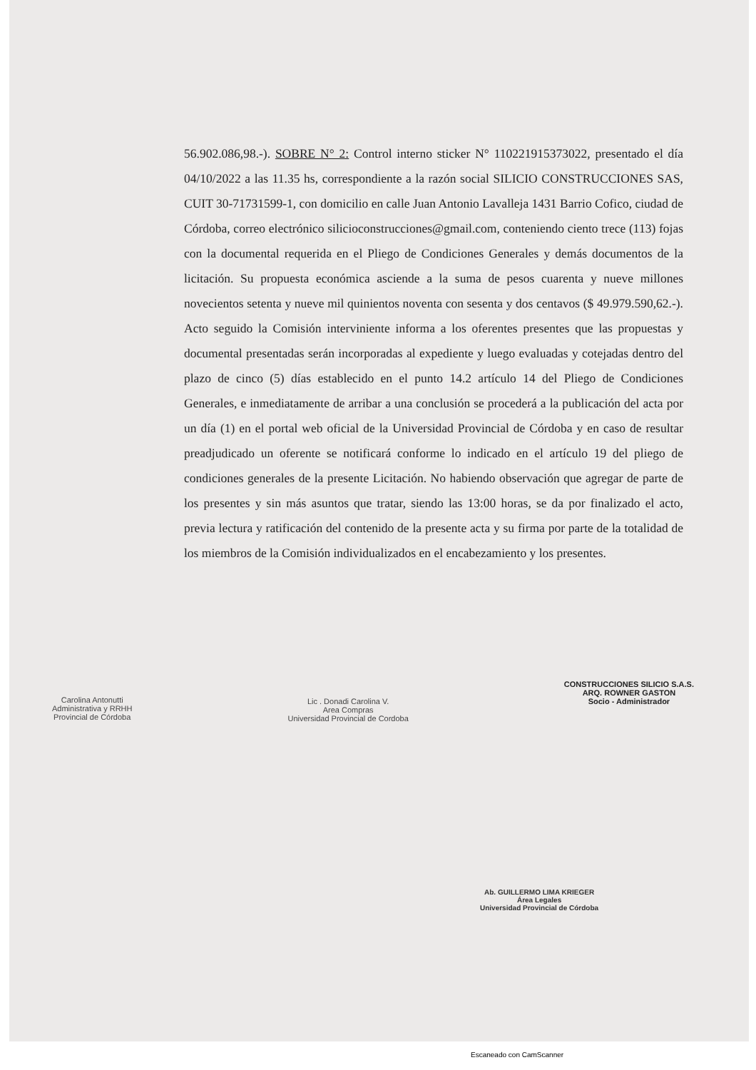56.902.086,98.-). SOBRE N° 2: Control interno sticker N° 110221915373022, presentado el día 04/10/2022 a las 11.35 hs, correspondiente a la razón social SILICIO CONSTRUCCIONES SAS, CUIT 30-71731599-1, con domicilio en calle Juan Antonio Lavalleja 1431 Barrio Cofico, ciudad de Córdoba, correo electrónico silicioconstrucciones@gmail.com, conteniendo ciento trece (113) fojas con la documental requerida en el Pliego de Condiciones Generales y demás documentos de la licitación. Su propuesta económica asciende a la suma de pesos cuarenta y nueve millones novecientos setenta y nueve mil quinientos noventa con sesenta y dos centavos ($ 49.979.590,62.-). Acto seguido la Comisión interviniente informa a los oferentes presentes que las propuestas y documental presentadas serán incorporadas al expediente y luego evaluadas y cotejadas dentro del plazo de cinco (5) días establecido en el punto 14.2 artículo 14 del Pliego de Condiciones Generales, e inmediatamente de arribar a una conclusión se procederá a la publicación del acta por un día (1) en el portal web oficial de la Universidad Provincial de Córdoba y en caso de resultar preadjudicado un oferente se notificará conforme lo indicado en el artículo 19 del pliego de condiciones generales de la presente Licitación. No habiendo observación que agregar de parte de los presentes y sin más asuntos que tratar, siendo las 13:00 horas, se da por finalizado el acto, previa lectura y ratificación del contenido de la presente acta y su firma por parte de la totalidad de los miembros de la Comisión individualizados en el encabezamiento y los presentes.
Carolina Antonutti
Administrativa y RRHH
Provincial de Córdoba
Lic . Donadi Carolina V.
Area Compras
Universidad Provincial de Cordoba
CONSTRUCCIONES SILICIO S.A.S.
ARQ. ROWNER GASTON
Socio - Administrador
Ab. GUILLERMO LIMA KRIEGER
Área Legales
Universidad Provincial de Córdoba
Escaneado con CamScanner